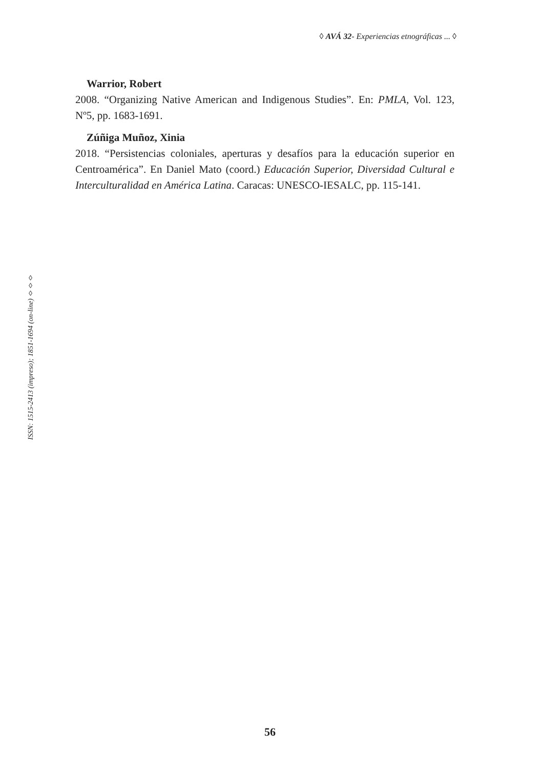◊ AVÁ 32- Experiencias etnográficas ... ◊
ISSN: 1515-2413 (impreso); 1851-1694 (on-line) ◊◊◊
Warrior, Robert
2008. “Organizing Native American and Indigenous Studies”. En: PMLA, Vol. 123, Nº5, pp. 1683-1691.
Zúñiga Muñoz, Xinia
2018. “Persistencias coloniales, aperturas y desafíos para la educación superior en Centroamérica”. En Daniel Mato (coord.) Educación Superior, Diversidad Cultural e Interculturalidad en América Latina. Caracas: UNESCO-IESALC, pp. 115-141.
56